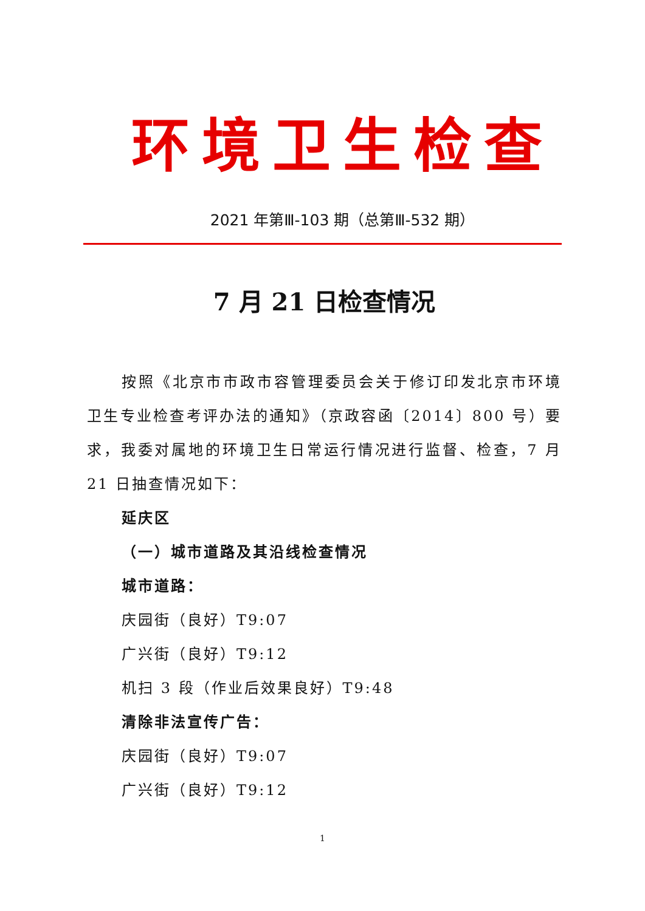环境卫生检查
2021 年第Ⅲ-103 期（总第Ⅲ-532 期）
7 月 21 日检查情况
按照《北京市市政市容管理委员会关于修订印发北京市环境卫生专业检查考评办法的通知》（京政容函〔2014〕800 号）要求，我委对属地的环境卫生日常运行情况进行监督、检查，7 月 21 日抽查情况如下：
延庆区
（一）城市道路及其沿线检查情况
城市道路：
庆园街（良好）T9:07
广兴街（良好）T9:12
机扫 3 段（作业后效果良好）T9:48
清除非法宣传广告：
庆园街（良好）T9:07
广兴街（良好）T9:12
1